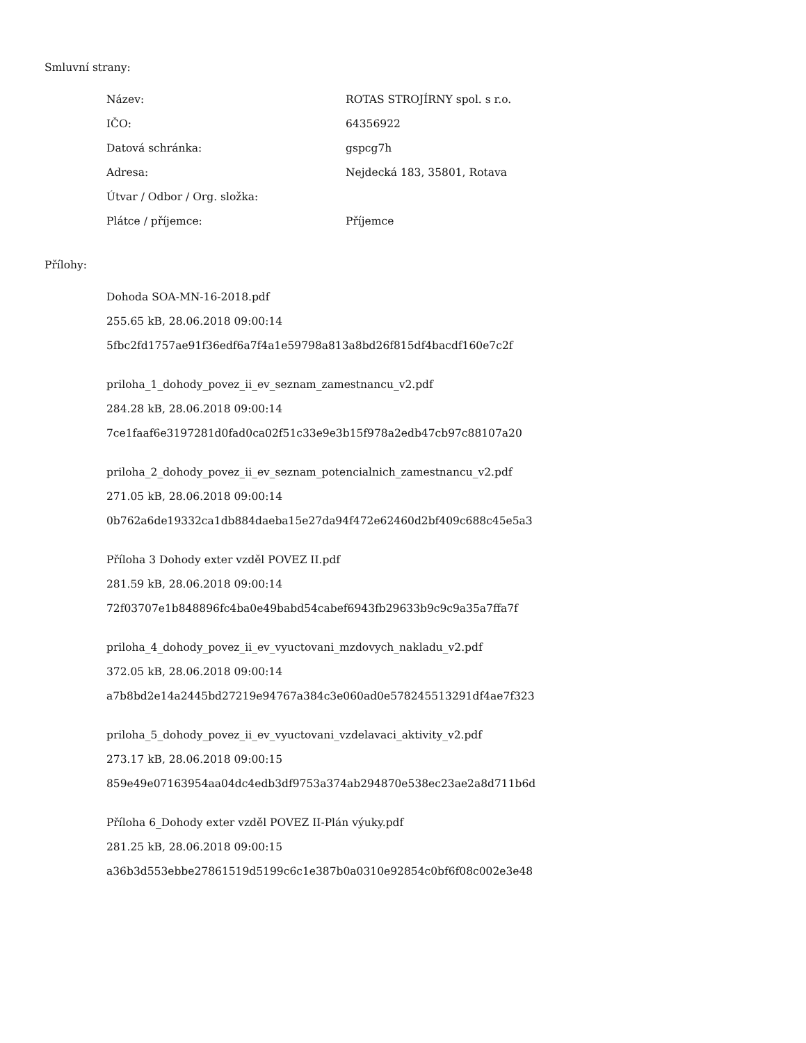Smluvní strany:
| Název: | ROTAS STROJÍRNY spol. s r.o. |
| IČO: | 64356922 |
| Datová schránka: | gspcg7h |
| Adresa: | Nejdecká 183, 35801, Rotava |
| Útvar / Odbor / Org. složka: | |
| Plátce / příjemce: | Příjemce |
Přílohy:
Dohoda SOA-MN-16-2018.pdf
255.65 kB, 28.06.2018 09:00:14
5fbc2fd1757ae91f36edf6a7f4a1e59798a813a8bd26f815df4bacdf160e7c2f
priloha_1_dohody_povez_ii_ev_seznam_zamestnancu_v2.pdf
284.28 kB, 28.06.2018 09:00:14
7ce1faaf6e3197281d0fad0ca02f51c33e9e3b15f978a2edb47cb97c88107a20
priloha_2_dohody_povez_ii_ev_seznam_potencialnich_zamestnancu_v2.pdf
271.05 kB, 28.06.2018 09:00:14
0b762a6de19332ca1db884daeba15e27da94f472e62460d2bf409c688c45e5a3
Příloha 3 Dohody exter vzděl POVEZ II.pdf
281.59 kB, 28.06.2018 09:00:14
72f03707e1b848896fc4ba0e49babd54cabef6943fb29633b9c9c9a35a7ffa7f
priloha_4_dohody_povez_ii_ev_vyuctovani_mzdovych_nakladu_v2.pdf
372.05 kB, 28.06.2018 09:00:14
a7b8bd2e14a2445bd27219e94767a384c3e060ad0e578245513291df4ae7f323
priloha_5_dohody_povez_ii_ev_vyuctovani_vzdelavaci_aktivity_v2.pdf
273.17 kB, 28.06.2018 09:00:15
859e49e07163954aa04dc4edb3df9753a374ab294870e538ec23ae2a8d711b6d
Příloha 6_Dohody exter vzděl POVEZ II-Plán výuky.pdf
281.25 kB, 28.06.2018 09:00:15
a36b3d553ebbe27861519d5199c6c1e387b0a0310e92854c0bf6f08c002e3e48